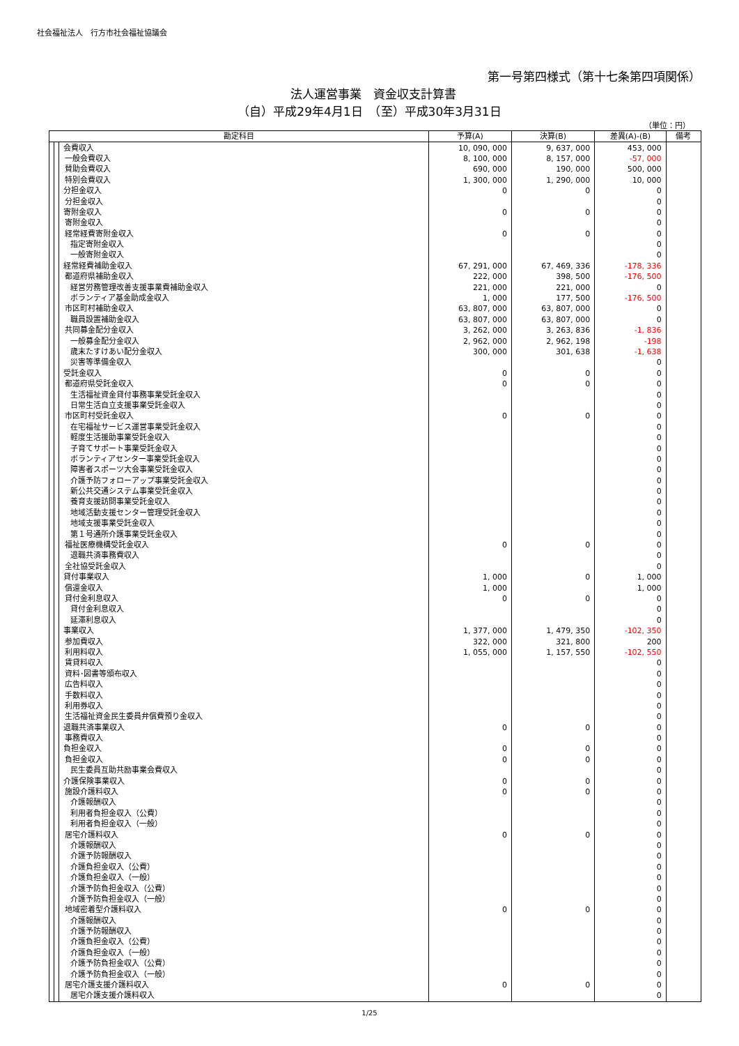社会福祉法人　行方市社会福祉協議会
第一号第四様式（第十七条第四項関係）
法人運営事業　資金収支計算書
（自）平成29年4月1日　（至）平成30年3月31日
（単位：円）
| 勘定科目 | | | 予算(A) | 決算(B) | 差異(A)-(B) | 備考 |
| --- | --- | --- | --- | --- | --- | --- |
| | | 会費収入 | 10, 090, 000 | 9, 637, 000 | 453, 000 | |
| | | 一般会費収入 | 8, 100, 000 | 8, 157, 000 | -57, 000 | |
| | | 賛助会費収入 | 690, 000 | 190, 000 | 500, 000 | |
| | | 特別会費収入 | 1, 300, 000 | 1, 290, 000 | 10, 000 | |
| | | 分担金収入 | 0 | 0 | 0 | |
| | | 分担金収入 | | | 0 | |
| | | 寄附金収入 | 0 | 0 | 0 | |
| | | 寄附金収入 | | | 0 | |
| | | 経常経費寄附金収入 | 0 | 0 | 0 | |
| | | 指定寄附金収入 | | | 0 | |
| | | 一般寄附金収入 | | | 0 | |
| | | 経常経費補助金収入 | 67, 291, 000 | 67, 469, 336 | -178, 336 | |
| | | 都道府県補助金収入 | 222, 000 | 398, 500 | -176, 500 | |
| | | 経営労務管理改善支援事業費補助金収入 | 221, 000 | 221, 000 | 0 | |
| | | ボランティア基金助成金収入 | 1, 000 | 177, 500 | -176, 500 | |
| | | 市区町村補助金収入 | 63, 807, 000 | 63, 807, 000 | 0 | |
| | | 職員設置補助金収入 | 63, 807, 000 | 63, 807, 000 | 0 | |
| | | 共同募金配分金収入 | 3, 262, 000 | 3, 263, 836 | -1, 836 | |
| | | 一般募金配分金収入 | 2, 962, 000 | 2, 962, 198 | -198 | |
| | | 歳末たすけあい配分金収入 | 300, 000 | 301, 638 | -1, 638 | |
| | | 災害等準備金収入 | | | 0 | |
| | | 受託金収入 | 0 | 0 | 0 | |
| | | 都道府県受託金収入 | 0 | 0 | 0 | |
| | | 生活福祉資金貸付事務事業受託金収入 | | | 0 | |
| | | 日常生活自立支援事業受託金収入 | | | 0 | |
| | | 市区町村受託金収入 | 0 | 0 | 0 | |
| | | 在宅福祉サービス運営事業受託金収入 | | | 0 | |
| | | 軽度生活援助事業受託金収入 | | | 0 | |
| | | 子育てサポート事業受託金収入 | | | 0 | |
| | | ボランティアセンター事業受託金収入 | | | 0 | |
| | | 障害者スポーツ大会事業受託金収入 | | | 0 | |
| | | 介護予防フォローアップ事業受託金収入 | | | 0 | |
| | | 新公共交通システム事業受託金収入 | | | 0 | |
| | | 養育支援訪問事業受託金収入 | | | 0 | |
| | | 地域活動支援センター管理受託金収入 | | | 0 | |
| | | 地域支援事業受託金収入 | | | 0 | |
| | | 第１号通所介護事業受託金収入 | | | 0 | |
| | | 福祉医療機構受託金収入 | 0 | 0 | 0 | |
| | | 退職共済事務費収入 | | | 0 | |
| | | 全社協受託金収入 | | | 0 | |
| | | 貸付事業収入 | 1, 000 | 0 | 1, 000 | |
| | | 償還金収入 | 1, 000 | | 1, 000 | |
| | | 貸付金利息収入 | 0 | 0 | 0 | |
| | | 貸付金利息収入 | | | 0 | |
| | | 延滞利息収入 | | | 0 | |
| | | 事業収入 | 1, 377, 000 | 1, 479, 350 | -102, 350 | |
| | | 参加費収入 | 322, 000 | 321, 800 | 200 | |
| | | 利用料収入 | 1, 055, 000 | 1, 157, 550 | -102, 550 | |
| | | 賃貸料収入 | | | 0 | |
| | | 資料･図書等頒布収入 | | | 0 | |
| | | 広告料収入 | | | 0 | |
| | | 手数料収入 | | | 0 | |
| | | 利用券収入 | | | 0 | |
| | | 生活福祉資金民生委員弁償費預り金収入 | | | 0 | |
| | | 退職共済事業収入 | 0 | 0 | 0 | |
| | | 事務費収入 | | | 0 | |
| | | 負担金収入 | 0 | 0 | 0 | |
| | | 負担金収入 | 0 | 0 | 0 | |
| | | 民生委員互助共励事業会費収入 | | | 0 | |
| | | 介護保険事業収入 | 0 | 0 | 0 | |
| | | 施設介護料収入 | 0 | 0 | 0 | |
| | | 介護報酬収入 | | | 0 | |
| | | 利用者負担金収入（公費） | | | 0 | |
| | | 利用者負担金収入（一般） | | | 0 | |
| | | 居宅介護料収入 | 0 | 0 | 0 | |
| | | 介護報酬収入 | | | 0 | |
| | | 介護予防報酬収入 | | | 0 | |
| | | 介護負担金収入（公費） | | | 0 | |
| | | 介護負担金収入（一般） | | | 0 | |
| | | 介護予防負担金収入（公費） | | | 0 | |
| | | 介護予防負担金収入（一般） | | | 0 | |
| | | 地域密着型介護料収入 | 0 | 0 | 0 | |
| | | 介護報酬収入 | | | 0 | |
| | | 介護予防報酬収入 | | | 0 | |
| | | 介護負担金収入（公費） | | | 0 | |
| | | 介護負担金収入（一般） | | | 0 | |
| | | 介護予防負担金収入（公費） | | | 0 | |
| | | 介護予防負担金収入（一般） | | | 0 | |
| | | 居宅介護支援介護料収入 | 0 | 0 | 0 | |
| | | 居宅介護支援介護料収入 | | | 0 | |
1/25